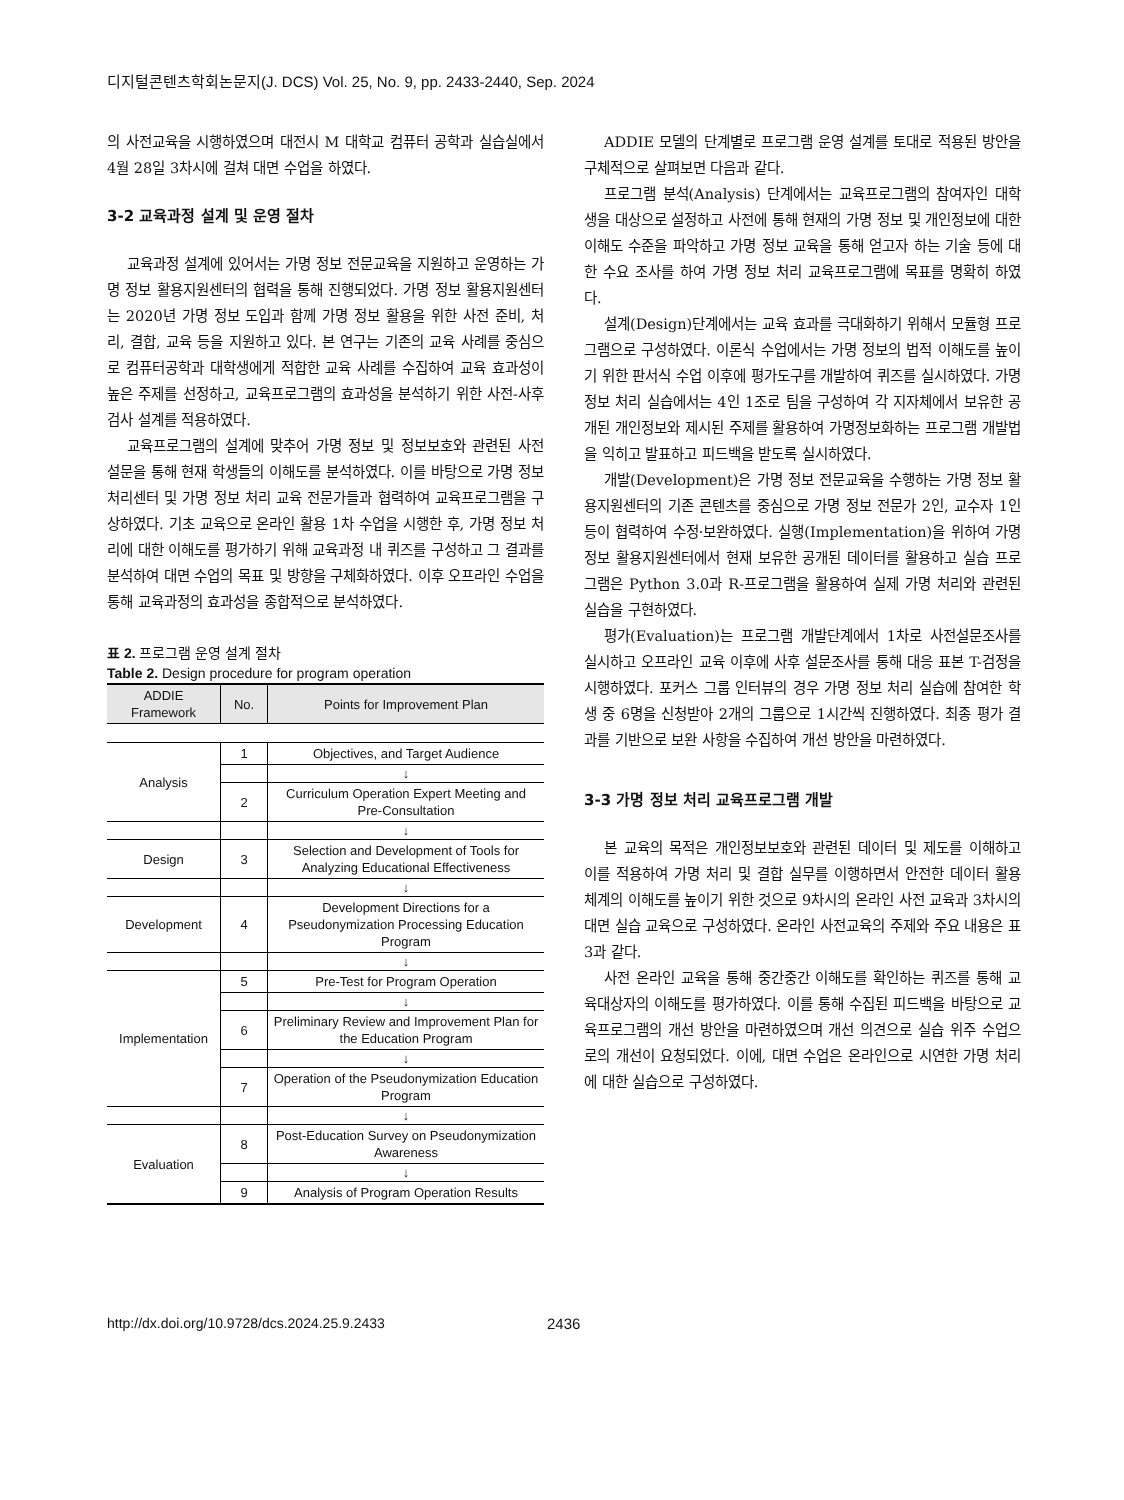디지털콘텐츠학회논문지(J. DCS) Vol. 25, No. 9, pp. 2433-2440, Sep. 2024
의 사전교육을 시행하였으며 대전시 M 대학교 컴퓨터 공학과 실습실에서 4월 28일 3차시에 걸쳐 대면 수업을 하였다.
3-2 교육과정 설계 및 운영 절차
교육과정 설계에 있어서는 가명 정보 전문교육을 지원하고 운영하는 가명 정보 활용지원센터의 협력을 통해 진행되었다. 가명 정보 활용지원센터는 2020년 가명 정보 도입과 함께 가명 정보 활용을 위한 사전 준비, 처리, 결합, 교육 등을 지원하고 있다. 본 연구는 기존의 교육 사례를 중심으로 컴퓨터공학과 대학생에게 적합한 교육 사례를 수집하여 교육 효과성이 높은 주제를 선정하고, 교육프로그램의 효과성을 분석하기 위한 사전-사후 검사 설계를 적용하였다.
교육프로그램의 설계에 맞추어 가명 정보 및 정보보호와 관련된 사전 설문을 통해 현재 학생들의 이해도를 분석하였다. 이를 바탕으로 가명 정보처리센터 및 가명 정보 처리 교육 전문가들과 협력하여 교육프로그램을 구상하였다. 기초 교육으로 온라인 활용 1차 수업을 시행한 후, 가명 정보 처리에 대한 이해도를 평가하기 위해 교육과정 내 퀴즈를 구성하고 그 결과를 분석하여 대면 수업의 목표 및 방향을 구체화하였다. 이후 오프라인 수업을 통해 교육과정의 효과성을 종합적으로 분석하였다.
표 2. 프로그램 운영 설계 절차
Table 2. Design procedure for program operation
| ADDIE Framework | No. | Points for Improvement Plan |
| --- | --- | --- |
| Analysis | 1 | Objectives, and Target Audience |
| | | ↓ |
| | 2 | Curriculum Operation Expert Meeting and Pre-Consultation |
| | | ↓ |
| Design | 3 | Selection and Development of Tools for Analyzing Educational Effectiveness |
| | | ↓ |
| Development | 4 | Development Directions for a Pseudonymization Processing Education Program |
| | | ↓ |
| Implementation | 5 | Pre-Test for Program Operation |
| | | ↓ |
| | 6 | Preliminary Review and Improvement Plan for the Education Program |
| | | ↓ |
| | 7 | Operation of the Pseudonymization Education Program |
| | | ↓ |
| Evaluation | 8 | Post-Education Survey on Pseudonymization Awareness |
| | | ↓ |
| | 9 | Analysis of Program Operation Results |
ADDIE 모델의 단계별로 프로그램 운영 설계를 토대로 적용된 방안을 구체적으로 살펴보면 다음과 같다.
프로그램 분석(Analysis) 단계에서는 교육프로그램의 참여자인 대학생을 대상으로 설정하고 사전에 통해 현재의 가명 정보 및 개인정보에 대한 이해도 수준을 파악하고 가명 정보 교육을 통해 얻고자 하는 기술 등에 대한 수요 조사를 하여 가명 정보 처리 교육프로그램에 목표를 명확히 하였다.
설계(Design)단계에서는 교육 효과를 극대화하기 위해서 모듈형 프로그램으로 구성하였다. 이론식 수업에서는 가명 정보의 법적 이해도를 높이기 위한 판서식 수업 이후에 평가도구를 개발하여 퀴즈를 실시하였다. 가명 정보 처리 실습에서는 4인 1조로 팀을 구성하여 각 지자체에서 보유한 공개된 개인정보와 제시된 주제를 활용하여 가명정보화하는 프로그램 개발법을 익히고 발표하고 피드백을 받도록 실시하였다.
개발(Development)은 가명 정보 전문교육을 수행하는 가명 정보 활용지원센터의 기존 콘텐츠를 중심으로 가명 정보 전문가 2인, 교수자 1인 등이 협력하여 수정·보완하였다. 실행(Implementation)을 위하여 가명 정보 활용지원센터에서 현재 보유한 공개된 데이터를 활용하고 실습 프로그램은 Python 3.0과 R-프로그램을 활용하여 실제 가명 처리와 관련된 실습을 구현하였다.
평가(Evaluation)는 프로그램 개발단계에서 1차로 사전설문조사를 실시하고 오프라인 교육 이후에 사후 설문조사를 통해 대응 표본 T-검정을 시행하였다. 포커스 그룹 인터뷰의 경우 가명 정보 처리 실습에 참여한 학생 중 6명을 신청받아 2개의 그룹으로 1시간씩 진행하였다. 최종 평가 결과를 기반으로 보완 사항을 수집하여 개선 방안을 마련하였다.
3-3 가명 정보 처리 교육프로그램 개발
본 교육의 목적은 개인정보보호와 관련된 데이터 및 제도를 이해하고 이를 적용하여 가명 처리 및 결합 실무를 이행하면서 안전한 데이터 활용 체계의 이해도를 높이기 위한 것으로 9차시의 온라인 사전 교육과 3차시의 대면 실습 교육으로 구성하였다. 온라인 사전교육의 주제와 주요 내용은 표 3과 같다.
사전 온라인 교육을 통해 중간중간 이해도를 확인하는 퀴즈를 통해 교육대상자의 이해도를 평가하였다. 이를 통해 수집된 피드백을 바탕으로 교육프로그램의 개선 방안을 마련하였으며 개선 의견으로 실습 위주 수업으로의 개선이 요청되었다. 이에, 대면 수업은 온라인으로 시연한 가명 처리에 대한 실습으로 구성하였다.
http://dx.doi.org/10.9728/dcs.2024.25.9.2433 2436